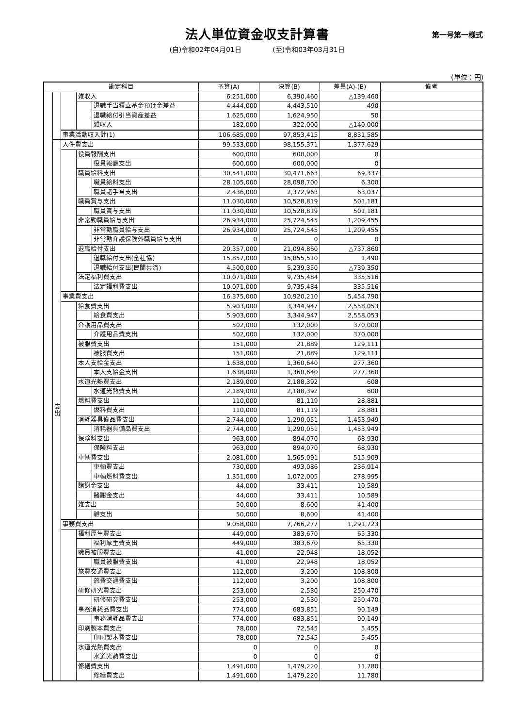法人単位資金収支計算書
第一号第一様式
(自)令和02年04月01日 (至)令和03年03月31日
(単位：円)
| 勘定科目 | | | | | 予算(A) | 決算(B) | 差異(A)-(B) | 備考 |
| --- | --- | --- | --- | --- | --- | --- | --- | --- |
| | | | 雑収入 | | 6,251,000 | 6,390,460 | △139,460 | |
| | | | | 退職手当積立基金預け金差益 | 4,444,000 | 4,443,510 | 490 | |
| | | | | 退職給付引当資産差益 | 1,625,000 | 1,624,950 | 50 | |
| | | | | 雑収入 | 182,000 | 322,000 | △140,000 | |
| | | 事業活動収入計(1) | | | 106,685,000 | 97,853,415 | 8,831,585 | |
| | 支 出 | 人件費支出 | | | 99,533,000 | 98,155,371 | 1,377,629 | |
| | | | 役員報酬支出 | | 600,000 | 600,000 | 0 | |
| | | | | 役員報酬支出 | 600,000 | 600,000 | 0 | |
| | | | 職員給料支出 | | 30,541,000 | 30,471,663 | 69,337 | |
| | | | | 職員給料支出 | 28,105,000 | 28,098,700 | 6,300 | |
| | | | | 職員諸手当支出 | 2,436,000 | 2,372,963 | 63,037 | |
| | | | 職員賞与支出 | | 11,030,000 | 10,528,819 | 501,181 | |
| | | | | 職員賞与支出 | 11,030,000 | 10,528,819 | 501,181 | |
| | | | 非常勤職員給与支出 | | 26,934,000 | 25,724,545 | 1,209,455 | |
| | | | | 非常勤職員給与支出 | 26,934,000 | 25,724,545 | 1,209,455 | |
| | | | | 非常勤介護保険外職員給与支出 | 0 | 0 | 0 | |
| | | | 退職給付支出 | | 20,357,000 | 21,094,860 | △737,860 | |
| | | | | 退職給付支出(全社協) | 15,857,000 | 15,855,510 | 1,490 | |
| | | | | 退職給付支出(民間共済) | 4,500,000 | 5,239,350 | △739,350 | |
| | | | 法定福利費支出 | | 10,071,000 | 9,735,484 | 335,516 | |
| | | | | 法定福利費支出 | 10,071,000 | 9,735,484 | 335,516 | |
| | | 事業費支出 | | | 16,375,000 | 10,920,210 | 5,454,790 | |
| | | | 給食費支出 | | 5,903,000 | 3,344,947 | 2,558,053 | |
| | | | | 給食費支出 | 5,903,000 | 3,344,947 | 2,558,053 | |
| | | | 介護用品費支出 | | 502,000 | 132,000 | 370,000 | |
| | | | | 介護用品費支出 | 502,000 | 132,000 | 370,000 | |
| | | | 被服費支出 | | 151,000 | 21,889 | 129,111 | |
| | | | | 被服費支出 | 151,000 | 21,889 | 129,111 | |
| | | | 本人支給金支出 | | 1,638,000 | 1,360,640 | 277,360 | |
| | | | | 本人支給金支出 | 1,638,000 | 1,360,640 | 277,360 | |
| | | | 水道光熱費支出 | | 2,189,000 | 2,188,392 | 608 | |
| | | | | 水道光熱費支出 | 2,189,000 | 2,188,392 | 608 | |
| | | | 燃料費支出 | | 110,000 | 81,119 | 28,881 | |
| | | | | 燃料費支出 | 110,000 | 81,119 | 28,881 | |
| | | | 消耗器具備品費支出 | | 2,744,000 | 1,290,051 | 1,453,949 | |
| | | | | 消耗器具備品費支出 | 2,744,000 | 1,290,051 | 1,453,949 | |
| | | | 保険料支出 | | 963,000 | 894,070 | 68,930 | |
| | | | | 保険料支出 | 963,000 | 894,070 | 68,930 | |
| | | | 車輌費支出 | | 2,081,000 | 1,565,091 | 515,909 | |
| | | | | 車輌費支出 | 730,000 | 493,086 | 236,914 | |
| | | | | 車輌燃料費支出 | 1,351,000 | 1,072,005 | 278,995 | |
| | | | 諸謝金支出 | | 44,000 | 33,411 | 10,589 | |
| | | | | 諸謝金支出 | 44,000 | 33,411 | 10,589 | |
| | | | 雑支出 | | 50,000 | 8,600 | 41,400 | |
| | | | | 雑支出 | 50,000 | 8,600 | 41,400 | |
| | | 事務費支出 | | | 9,058,000 | 7,766,277 | 1,291,723 | |
| | | | 福利厚生費支出 | | 449,000 | 383,670 | 65,330 | |
| | | | | 福利厚生費支出 | 449,000 | 383,670 | 65,330 | |
| | | | 職員被服費支出 | | 41,000 | 22,948 | 18,052 | |
| | | | | 職員被服費支出 | 41,000 | 22,948 | 18,052 | |
| | | | 旅費交通費支出 | | 112,000 | 3,200 | 108,800 | |
| | | | | 旅費交通費支出 | 112,000 | 3,200 | 108,800 | |
| | | | 研修研究費支出 | | 253,000 | 2,530 | 250,470 | |
| | | | | 研修研究費支出 | 253,000 | 2,530 | 250,470 | |
| | | | 事務消耗品費支出 | | 774,000 | 683,851 | 90,149 | |
| | | | | 事務消耗品費支出 | 774,000 | 683,851 | 90,149 | |
| | | | 印刷製本費支出 | | 78,000 | 72,545 | 5,455 | |
| | | | | 印刷製本費支出 | 78,000 | 72,545 | 5,455 | |
| | | | 水道光熱費支出 | | 0 | 0 | 0 | |
| | | | | 水道光熱費支出 | 0 | 0 | 0 | |
| | | | 修繕費支出 | | 1,491,000 | 1,479,220 | 11,780 | |
| | | | | 修繕費支出 | 1,491,000 | 1,479,220 | 11,780 | |